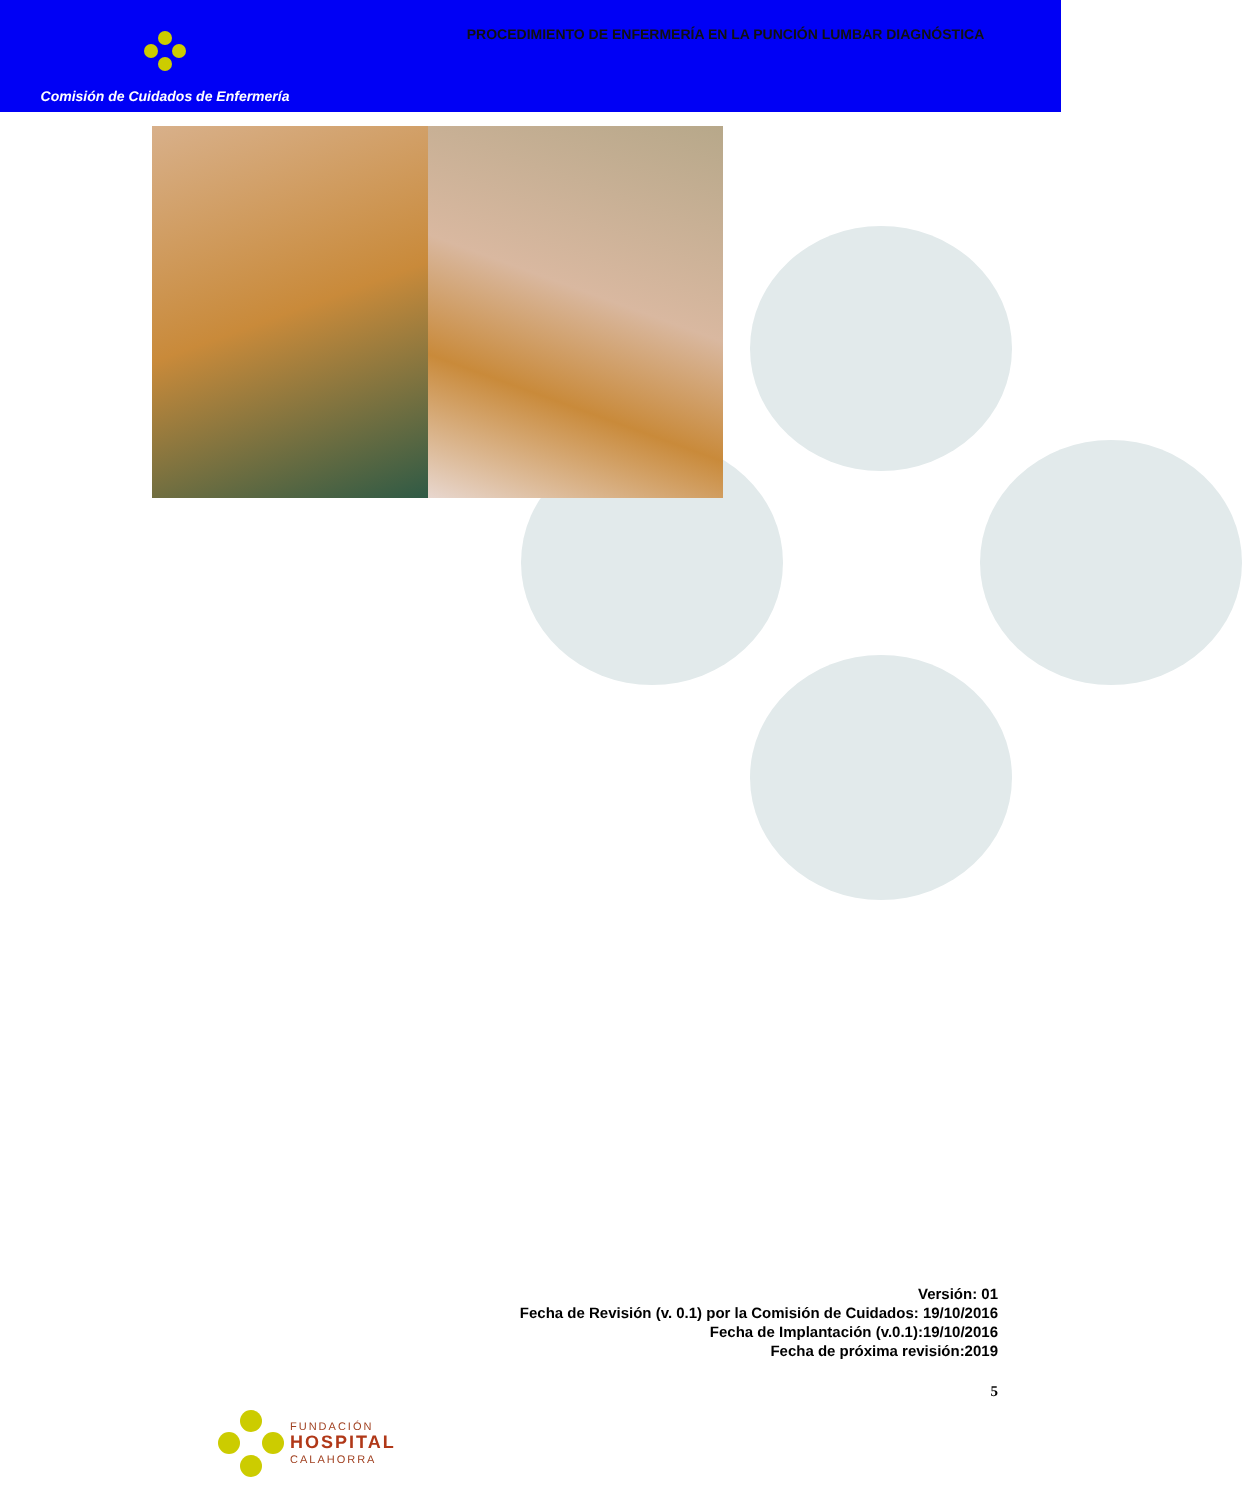Comisión de Cuidados de Enfermería
PROCEDIMIENTO DE ENFERMERÍA EN LA PUNCIÓN LUMBAR DIAGNÓSTICA
Versión: 01
Fecha de Revisión (v. 0.1) por la Comisión de Cuidados: 19/10/2016
Fecha de Implantación (v.0.1):19/10/2016
Fecha de próxima revisión:2019
5
FUNDACIÓN
HOSPITAL
CALAHORRA